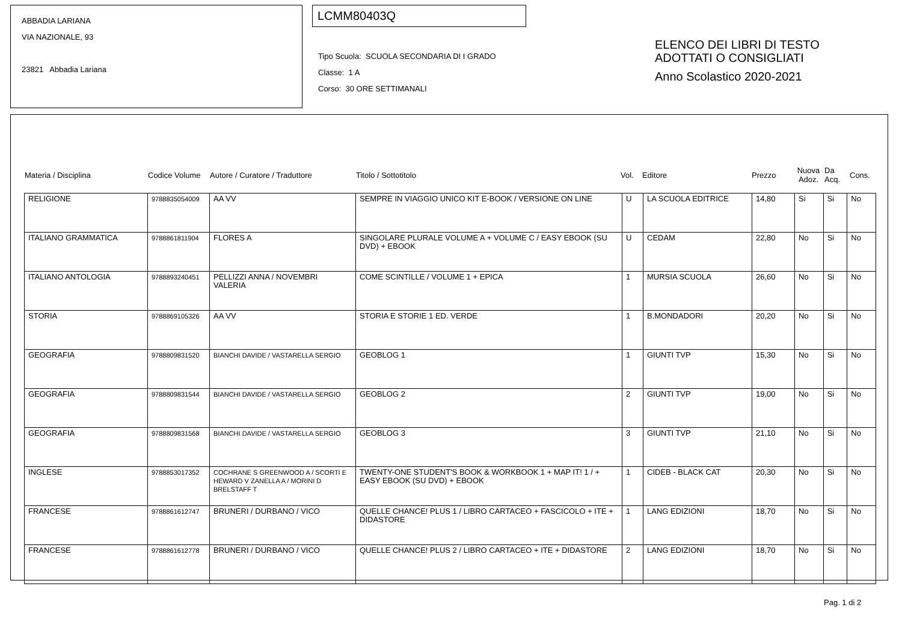ABBADIA LARIANA
VIA NAZIONALE, 93
23821 Abbadia Lariana
LCMM80403Q
Tipo Scuola: SCUOLA SECONDARIA DI I GRADO
Classe: 1 A
Corso: 30 ORE SETTIMANALI
ELENCO DEI LIBRI DI TESTO
ADOTTATI O CONSIGLIATI
Anno Scolastico 2020-2021
Materia / Disciplina Codice Volume Autore / Curatore / Traduttore Titolo / Sottotitolo Vol. Editore Prezzo Nuova
Adoz. Da
Acq. Cons.
| RELIGIONE | 9788835054009 | AA VV | SEMPRE IN VIAGGIO UNICO KIT E-BOOK / VERSIONE ON LINE | U | LA SCUOLA EDITRICE | 14,80 | Si | Si | No |
| ITALIANO GRAMMATICA | 9788861811904 | FLORES A | SINGOLARE PLURALE VOLUME A + VOLUME C / EASY EBOOK (SU DVD) + EBOOK | U | CEDAM | 22,80 | No | Si | No |
| ITALIANO ANTOLOGIA | 9788893240451 | PELLIZZI ANNA / NOVEMBRI VALERIA | COME SCINTILLE / VOLUME 1 + EPICA | 1 | MURSIA SCUOLA | 26,60 | No | Si | No |
| STORIA | 9788869105326 | AA VV | STORIA E STORIE 1 ED. VERDE | 1 | B.MONDADORI | 20,20 | No | Si | No |
| GEOGRAFIA | 9788809831520 | BIANCHI DAVIDE / VASTARELLA SERGIO | GEOBLOG 1 | 1 | GIUNTI TVP | 15,30 | No | Si | No |
| GEOGRAFIA | 9788809831544 | BIANCHI DAVIDE / VASTARELLA SERGIO | GEOBLOG 2 | 2 | GIUNTI TVP | 19,00 | No | Si | No |
| GEOGRAFIA | 9788809831568 | BIANCHI DAVIDE / VASTARELLA SERGIO | GEOBLOG 3 | 3 | GIUNTI TVP | 21,10 | No | Si | No |
| INGLESE | 9788853017352 | COCHRANE S GREENWOOD A / SCORTI E HEWARD V ZANELLA A / MORINI D BRELSTAFF T | TWENTY-ONE STUDENT'S BOOK & WORKBOOK 1 + MAP IT! 1 / + EASY EBOOK (SU DVD) + EBOOK | 1 | CIDEB - BLACK CAT | 20,30 | No | Si | No |
| FRANCESE | 9788861612747 | BRUNERI / DURBANO / VICO | QUELLE CHANCE! PLUS 1 / LIBRO CARTACEO + FASCICOLO + ITE + DIDASTORE | 1 | LANG EDIZIONI | 18,70 | No | Si | No |
| FRANCESE | 9788861612778 | BRUNERI / DURBANO / VICO | QUELLE CHANCE! PLUS 2 / LIBRO CARTACEO + ITE + DIDASTORE | 2 | LANG EDIZIONI | 18,70 | No | Si | No |
Pag. 1 di 2